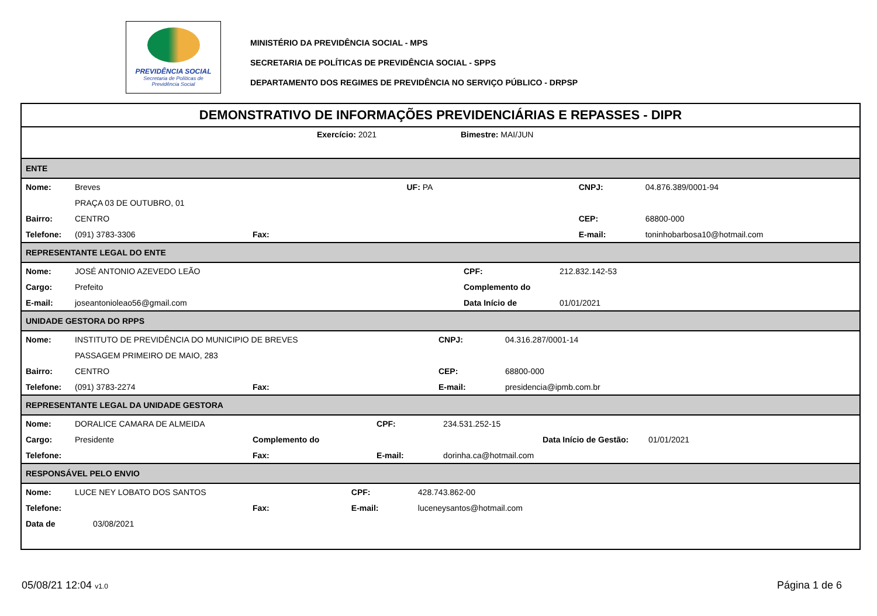PREVIDÊNCIA SOCIAL
Secretaria de Políticas de
Previdência Social
MINISTÉRIO DA PREVIDÊNCIA SOCIAL - MPS
SECRETARIA DE POLÍTICAS DE PREVIDÊNCIA SOCIAL - SPPS
DEPARTAMENTO DOS REGIMES DE PREVIDÊNCIA NO SERVIÇO PÚBLICO - DRPSP
DEMONSTRATIVO DE INFORMAÇÕES PREVIDENCIÁRIAS E REPASSES - DIPR
Exercício: 2021 Bimestre: MAI/JUN
ENTE
| Nome: | Breves UF: PA | | CNPJ: | 04.876.389/0001-94 |
| | PRAÇA 03 DE OUTUBRO, 01 | | | |
| Bairro: | CENTRO | | CEP: | 68800-000 |
| Telefone: | (091) 3783-3306 | Fax: | E-mail: | toninhobarbosa10@hotmail.com |
REPRESENTANTE LEGAL DO ENTE
| Nome: | JOSÉ ANTONIO AZEVEDO LEÃO | CPF: | 212.832.142-53 |
| Cargo: | Prefeito | Complemento do | |
| E-mail: | joseantonioleao56@gmail.com | Data Início de | 01/01/2021 |
UNIDADE GESTORA DO RPPS
| Nome: | INSTITUTO DE PREVIDÊNCIA DO MUNICIPIO DE BREVES | | CNPJ: | 04.316.287/0001-14 |
| | PASSAGEM PRIMEIRO DE MAIO, 283 | | | |
| Bairro: | CENTRO | | CEP: | 68800-000 |
| Telefone: | (091) 3783-2274 | Fax: | E-mail: | presidencia@ipmb.com.br |
REPRESENTANTE LEGAL DA UNIDADE GESTORA
| Nome: | DORALICE CAMARA DE ALMEIDA | | CPF: | 234.531.252-15 |
| Cargo: | Presidente | Complemento do | | Data Início de Gestão: 01/01/2021 |
| Telefone: | | Fax: | E-mail: | dorinha.ca@hotmail.com |
RESPONSÁVEL PELO ENVIO
| Nome: | LUCE NEY LOBATO DOS SANTOS | | CPF: | 428.743.862-00 |
| Telefone: | | Fax: | E-mail: | luceneysantos@hotmail.com |
| Data de | 03/08/2021 | | | |
05/08/21 12:04 v1.0 Página 1 de 6